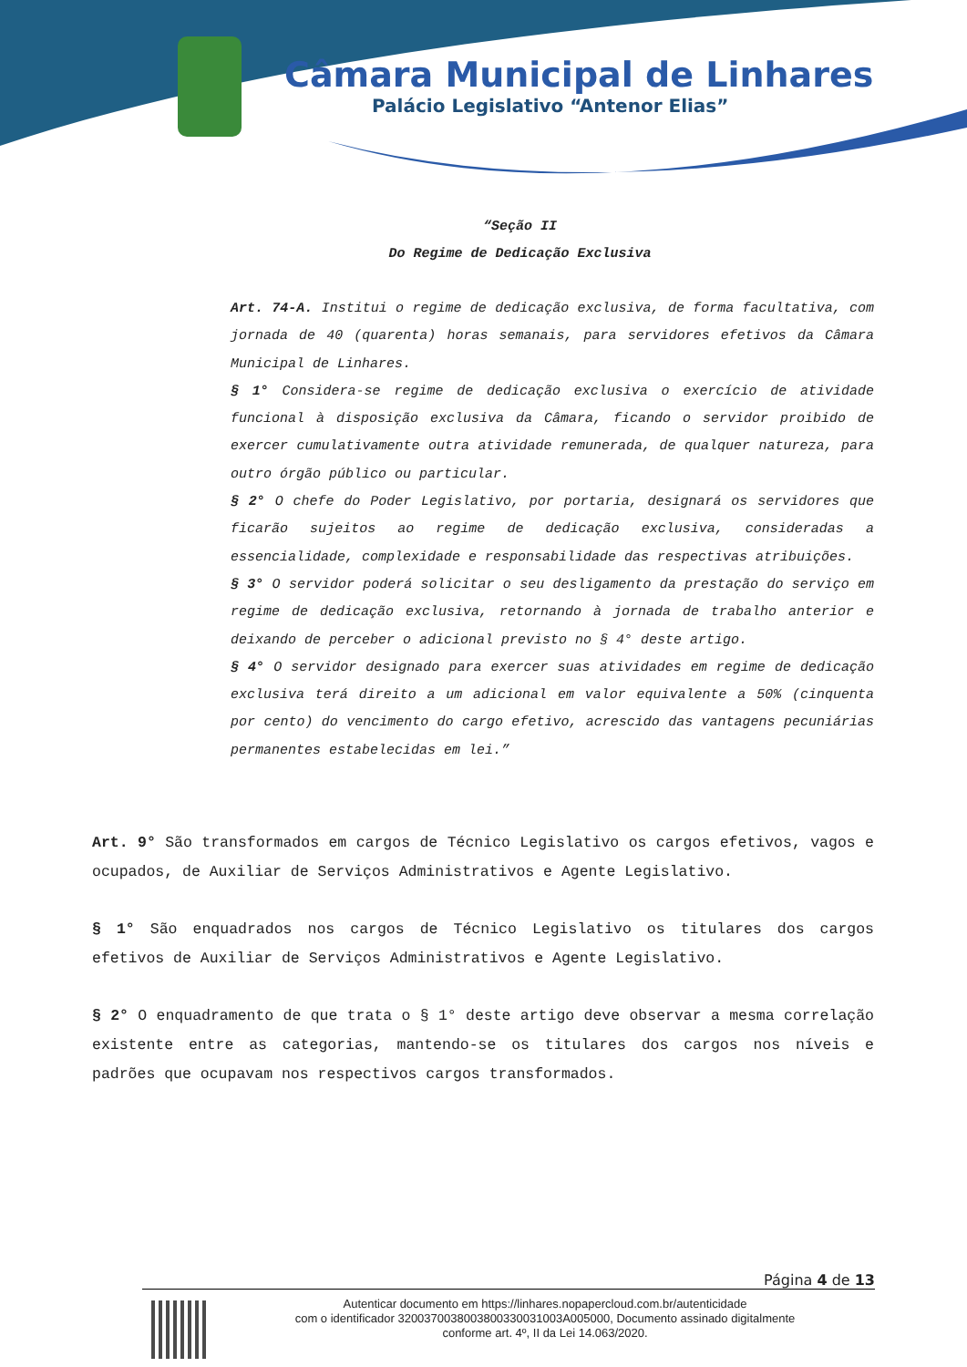Câmara Municipal de Linhares
Palácio Legislativo “Antenor Elias”
“Seção II
Do Regime de Dedicação Exclusiva
Art. 74-A. Institui o regime de dedicação exclusiva, de forma facultativa, com jornada de 40 (quarenta) horas semanais, para servidores efetivos da Câmara Municipal de Linhares.
§ 1° Considera-se regime de dedicação exclusiva o exercício de atividade funcional à disposição exclusiva da Câmara, ficando o servidor proibido de exercer cumulativamente outra atividade remunerada, de qualquer natureza, para outro órgão público ou particular.
§ 2° O chefe do Poder Legislativo, por portaria, designará os servidores que ficarão sujeitos ao regime de dedicação exclusiva, consideradas a essencialidade, complexidade e responsabilidade das respectivas atribuições.
§ 3° O servidor poderá solicitar o seu desligamento da prestação do serviço em regime de dedicação exclusiva, retornando à jornada de trabalho anterior e deixando de perceber o adicional previsto no § 4° deste artigo.
§ 4° O servidor designado para exercer suas atividades em regime de dedicação exclusiva terá direito a um adicional em valor equivalente a 50% (cinquenta por cento) do vencimento do cargo efetivo, acrescido das vantagens pecuniárias permanentes estabelecidas em lei.”
Art. 9° São transformados em cargos de Técnico Legislativo os cargos efetivos, vagos e ocupados, de Auxiliar de Serviços Administrativos e Agente Legislativo.
§ 1° São enquadrados nos cargos de Técnico Legislativo os titulares dos cargos efetivos de Auxiliar de Serviços Administrativos e Agente Legislativo.
§ 2° O enquadramento de que trata o § 1° deste artigo deve observar a mesma correlação existente entre as categorias, mantendo-se os titulares dos cargos nos níveis e padrões que ocupavam nos respectivos cargos transformados.
Página 4 de 13
Autenticar documento em https://linhares.nopapercloud.com.br/autenticidade
com o identificador 320037003800380033003100​3A005000, Documento assinado digitalmente
conforme art. 4º, II da Lei 14.063/2020.